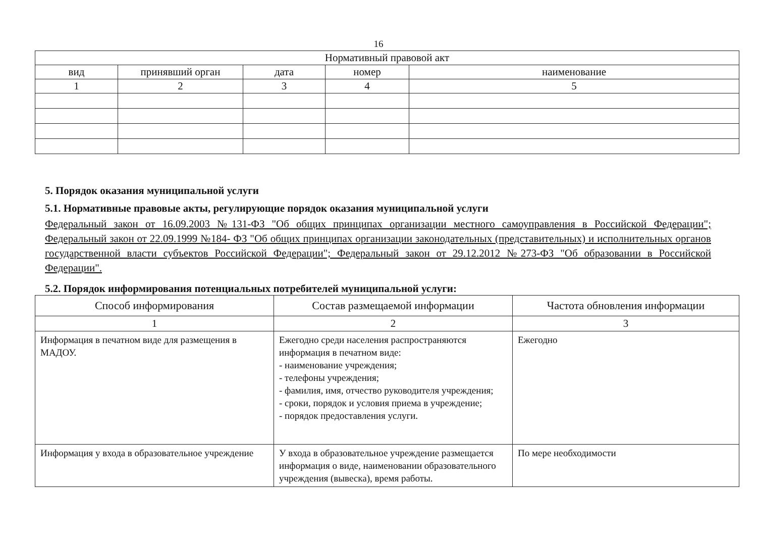16
| Нормативный правовой акт | | | | |
| --- | --- | --- | --- | --- |
| вид | принявший орган | дата | номер | наименование |
| 1 | 2 | 3 | 4 | 5 |
5. Порядок оказания муниципальной услуги
5.1. Нормативные правовые акты, регулирующие порядок оказания муниципальной услуги
Федеральный закон от 16.09.2003 №131-ФЗ "Об общих принципах организации местного самоуправления в Российской Федерации"; Федеральный закон от 22.09.1999 №184- ФЗ "Об общих принципах организации законодательных (представительных) и исполнительных органов государственной власти субъектов Российской Федерации"; Федеральный закон от 29.12.2012 №273-ФЗ "Об образовании в Российской Федерации".
5.2. Порядок информирования потенциальных потребителей муниципальной услуги:
| Способ информирования | Состав размещаемой информации | Частота обновления информации |
| --- | --- | --- |
| 1 | 2 | 3 |
| Информация в печатном виде для размещения в МАДОУ. | Ежегодно среди населения распространяются информация в печатном виде: - наименование учреждения; - телефоны учреждения; - фамилия, имя, отчество руководителя учреждения; - сроки, порядок и условия приема в учреждение; - порядок предоставления услуги. | Ежегодно |
| Информация у входа в образовательное учреждение | У входа в образовательное учреждение размещается информация о виде, наименовании образовательного учреждения (вывеска), время работы. | По мере необходимости |